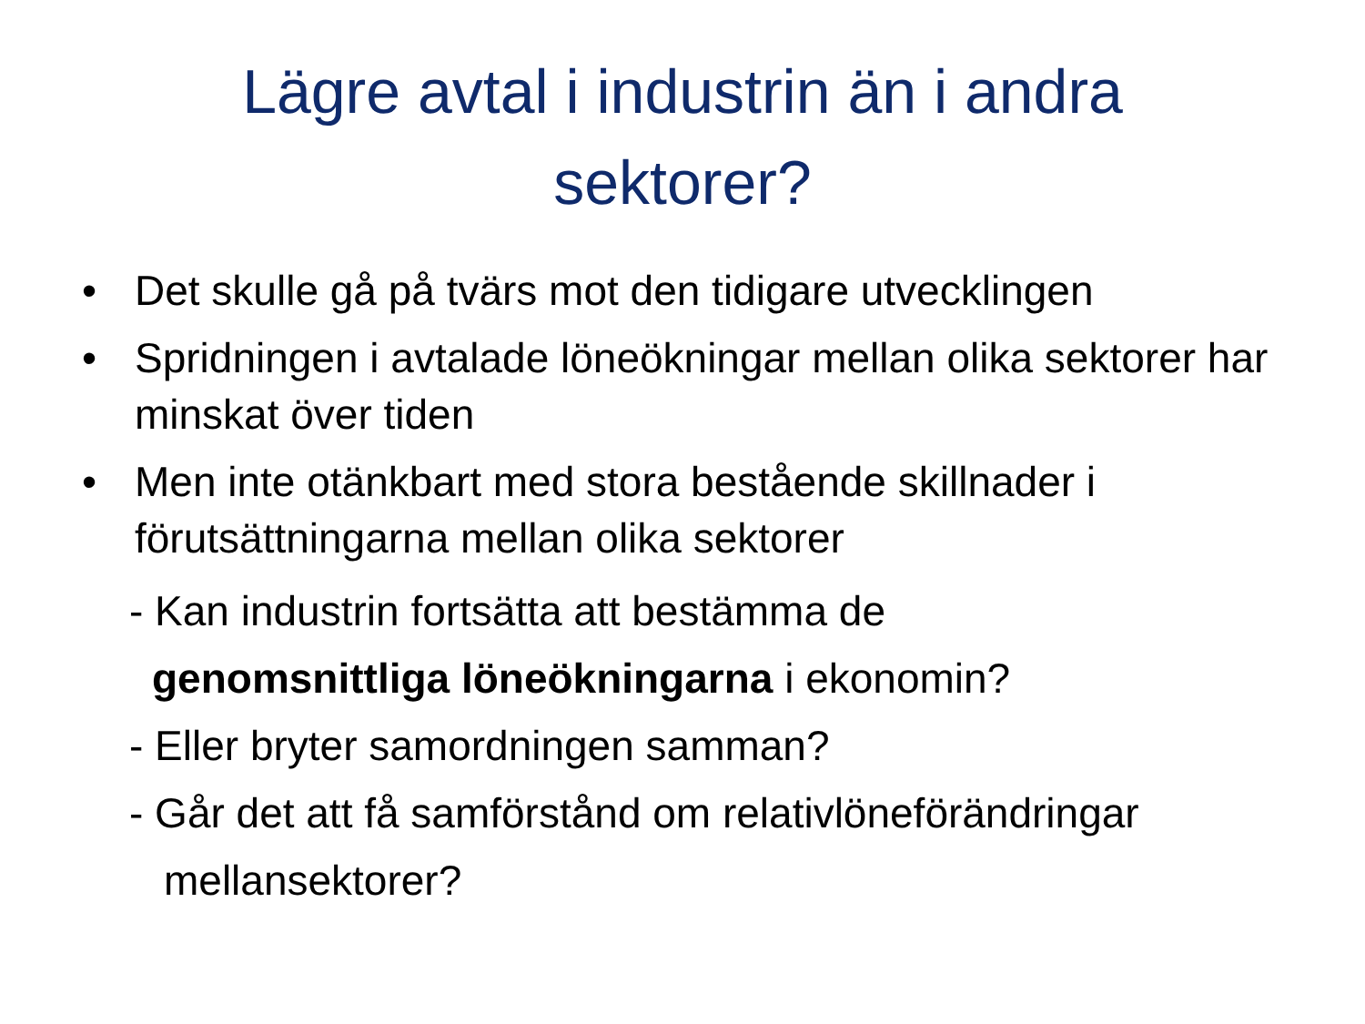Lägre avtal i industrin än i andra sektorer?
• Det skulle gå på tvärs mot den tidigare utvecklingen
• Spridningen i avtalade löneökningar mellan olika sektorer har minskat över tiden
• Men inte otänkbart med stora bestående skillnader i förutsättningarna mellan olika sektorer
- Kan industrin fortsätta att bestämma de
genomsnittliga löneökningarna i ekonomin?
- Eller bryter samordningen samman?
- Går det att få samförstånd om relativlöneförändringar
mellansektorer?